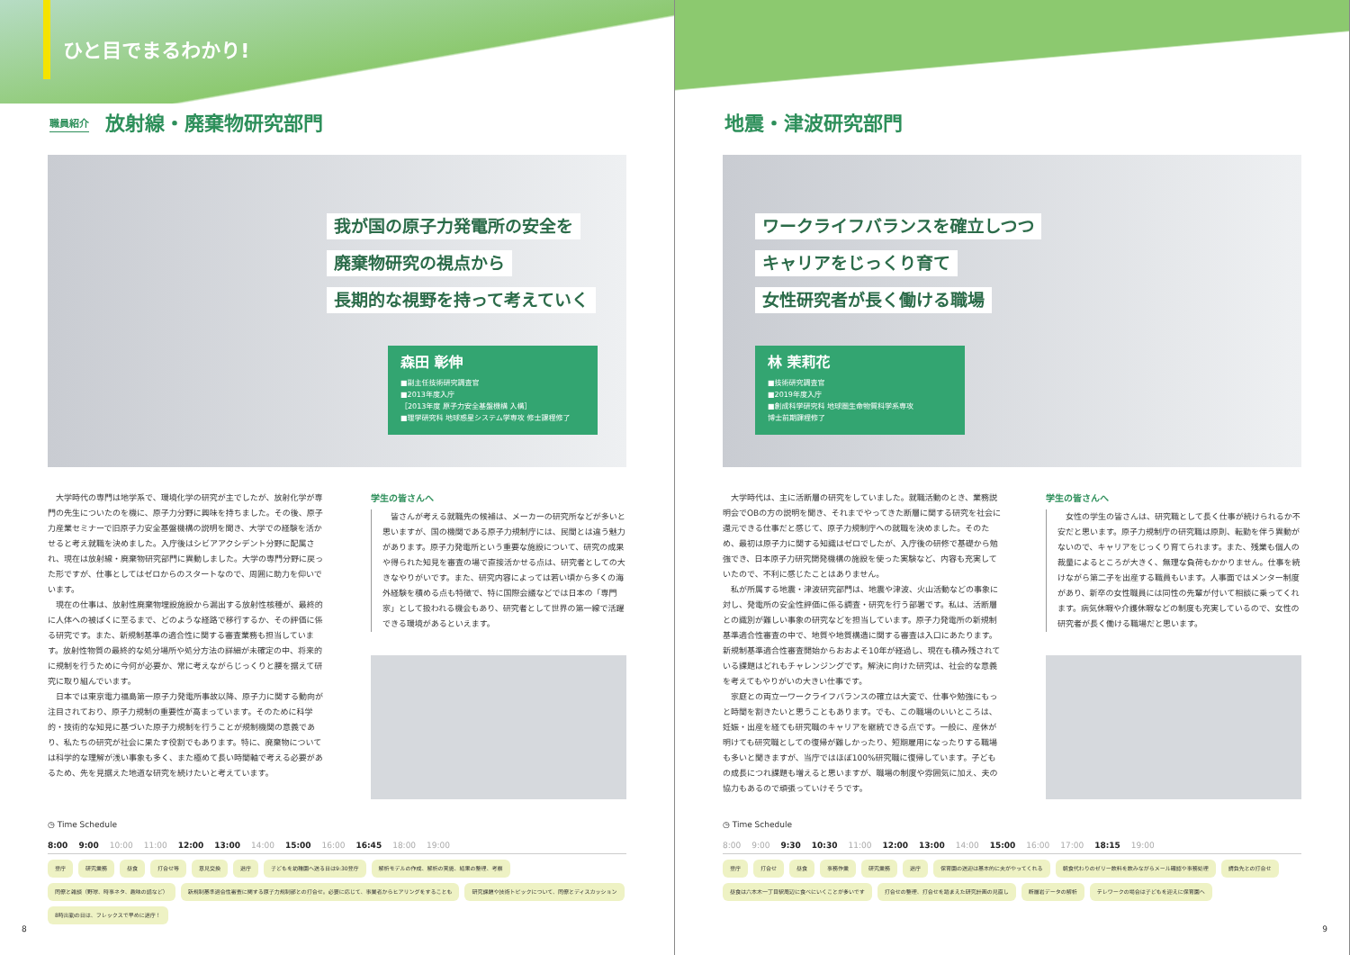ひと目でまるわかり!
職員紹介
放射線・廃棄物研究部門
我が国の原子力発電所の安全を
廃棄物研究の視点から
長期的な視野を持って考えていく
森田 彰伸
■副主任技術研究調査官
■2013年度入庁
［2013年度 原子力安全基盤機構 入構］
■理学研究科 地球惑星システム学専攻 修士課程修了
大学時代の専門は地学系で、環境化学の研究が主でしたが、放射化学が専門の先生についたのを機に、原子力分野に興味を持ちました。その後、原子力産業セミナーで旧原子力安全基盤機構の説明を聞き、大学での経験を活かせると考え就職を決めました。入庁後はシビアアクシデント分野に配属され、現在は放射線・廃棄物研究部門に異動しました。大学の専門分野に戻った形ですが、仕事としてはゼロからのスタートなので、周囲に助力を仰いでいます。
現在の仕事は、放射性廃棄物埋設施設から漏出する放射性核種が、最終的に人体への被ばくに至るまで、どのような経路で移行するか、その評価に係る研究です。また、新規制基準の適合性に関する審査業務も担当しています。放射性物質の最終的な処分場所や処分方法の詳細が未確定の中、将来的に規制を行うために今何が必要か、常に考えながらじっくりと腰を据えて研究に取り組んでいます。
日本では東京電力福島第一原子力発電所事故以降、原子力に関する動向が注目されており、原子力規制の重要性が高まっています。そのために科学的・技術的な知見に基づいた原子力規制を行うことが規制機関の意義であり、私たちの研究が社会に果たす役割でもあります。特に、廃棄物については科学的な理解が浅い事象も多く、また極めて長い時間軸で考える必要があるため、先を見据えた地道な研究を続けたいと考えています。
学生の皆さんへ
皆さんが考える就職先の候補は、メーカーの研究所などが多いと思いますが、国の機関である原子力規制庁には、民間とは違う魅力があります。原子力発電所という重要な施設について、研究の成果や得られた知見を審査の場で直接活かせる点は、研究者としての大きなやりがいです。また、研究内容によっては若い頃から多くの海外経験を積める点も特徴で、特に国際会議などでは日本の「専門家」として扱われる機会もあり、研究者として世界の第一線で活躍できる環境があるといえます。
◷ Time Schedule
8:00 9:00 10:00 11:00 12:00 13:00 14:00 15:00 16:00 16:45 18:00 19:00
登庁
研究業務
昼食
打合せ等
意見交換
退庁
子どもを幼稚園へ送る日は9:30登庁
解析モデルの作成、解析の実施、結果の整理、考察
同僚と雑談（野球、時事ネタ、趣味の話など）
新規制基準適合性審査に関する原子力規制部との打合せ。必要に応じて、事業者からヒアリングをすることも
研究課題や技術トピックについて、同僚とディスカッション
8時出勤の日は、フレックスで早めに退庁！
8
地震・津波研究部門
ワークライフバランスを確立しつつ
キャリアをじっくり育て
女性研究者が長く働ける職場
林 茉莉花
■技術研究調査官
■2019年度入庁
■創成科学研究科 地球圏生命物質科学系専攻
博士前期課程修了
大学時代は、主に活断層の研究をしていました。就職活動のとき、業務説明会でOBの方の説明を聞き、それまでやってきた断層に関する研究を社会に還元できる仕事だと感じて、原子力規制庁への就職を決めました。そのため、最初は原子力に関する知識はゼロでしたが、入庁後の研修で基礎から勉強でき、日本原子力研究開発機構の施設を使った実験など、内容も充実していたので、不利に感じたことはありません。
私が所属する地震・津波研究部門は、地震や津波、火山活動などの事象に対し、発電所の安全性評価に係る調査・研究を行う部署です。私は、活断層との識別が難しい事象の研究などを担当しています。原子力発電所の新規制基準適合性審査の中で、地質や地質構造に関する審査は入口にあたります。新規制基準適合性審査開始からおおよそ10年が経過し、現在も積み残されている課題はどれもチャレンジングです。解決に向けた研究は、社会的な意義を考えてもやりがいの大きい仕事です。
家庭との両立一ワークライフバランスの確立は大変で、仕事や勉強にもっと時間を割きたいと思うこともあります。でも、この職場のいいところは、妊娠・出産を経ても研究職のキャリアを継続できる点です。一般に、産休が明けても研究職としての復帰が難しかったり、短期雇用になったりする職場も多いと聞きますが、当庁ではほぼ100%研究職に復帰しています。子どもの成長につれ課題も増えると思いますが、職場の制度や雰囲気に加え、夫の協力もあるので頑張っていけそうです。
学生の皆さんへ
女性の学生の皆さんは、研究職として長く仕事が続けられるか不安だと思います。原子力規制庁の研究職は原則、転勤を伴う異動がないので、キャリアをじっくり育てられます。また、残業も個人の裁量によるところが大きく、無理な負荷もかかりません。仕事を続けながら第二子を出産する職員もいます。人事面ではメンター制度があり、新卒の女性職員には同性の先輩が付いて相談に乗ってくれます。病気休暇や介護休暇などの制度も充実しているので、女性の研究者が長く働ける職場だと思います。
◷ Time Schedule
8:00 9:00 9:30 10:30 11:00 12:00 13:00 14:00 15:00 16:00 17:00 18:15 19:00
登庁
打合せ
昼食
事務作業
研究業務
退庁
保育園の送迎は基本的に夫がやってくれる
朝食代わりのゼリー飲料を飲みながらメール確認や事務処理
請負先との打合せ
昼食は六本木一丁目駅周辺に食べにいくことが多いです
打合せの整理、打合せを踏まえた研究計画の見直し
断層岩データの解析
テレワークの場合は子どもを迎えに保育園へ
9